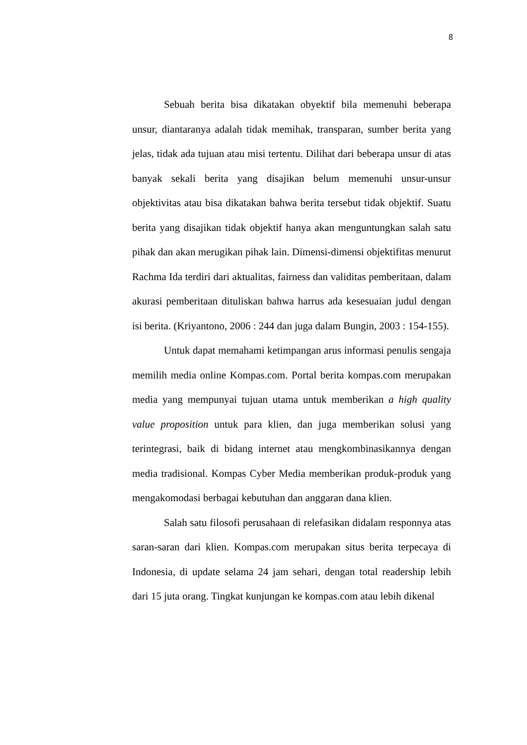8
Sebuah berita bisa dikatakan obyektif bila memenuhi beberapa unsur, diantaranya adalah tidak memihak, transparan, sumber berita yang jelas, tidak ada tujuan atau misi tertentu. Dilihat dari beberapa unsur di atas banyak sekali berita yang disajikan belum memenuhi unsur-unsur objektivitas atau bisa dikatakan bahwa berita tersebut tidak objektif. Suatu berita yang disajikan tidak objektif hanya akan menguntungkan salah satu pihak dan akan merugikan pihak lain. Dimensi-dimensi objektifitas menurut Rachma Ida terdiri dari aktualitas, fairness dan validitas pemberitaan, dalam akurasi pemberitaan dituliskan bahwa harrus ada kesesuaian judul dengan isi berita. (Kriyantono, 2006 : 244 dan juga dalam Bungin, 2003 : 154-155).
Untuk dapat memahami ketimpangan arus informasi penulis sengaja memilih media online Kompas.com. Portal berita kompas.com merupakan media yang mempunyai tujuan utama untuk memberikan a high quality value proposition untuk para klien, dan juga memberikan solusi yang terintegrasi, baik di bidang internet atau mengkombinasikannya dengan media tradisional. Kompas Cyber Media memberikan produk-produk yang mengakomodasi berbagai kebutuhan dan anggaran dana klien.
Salah satu filosofi perusahaan di relefasikan didalam responnya atas saran-saran dari klien. Kompas.com merupakan situs berita terpecaya di Indonesia, di update selama 24 jam sehari, dengan total readership lebih dari 15 juta orang. Tingkat kunjungan ke kompas.com atau lebih dikenal